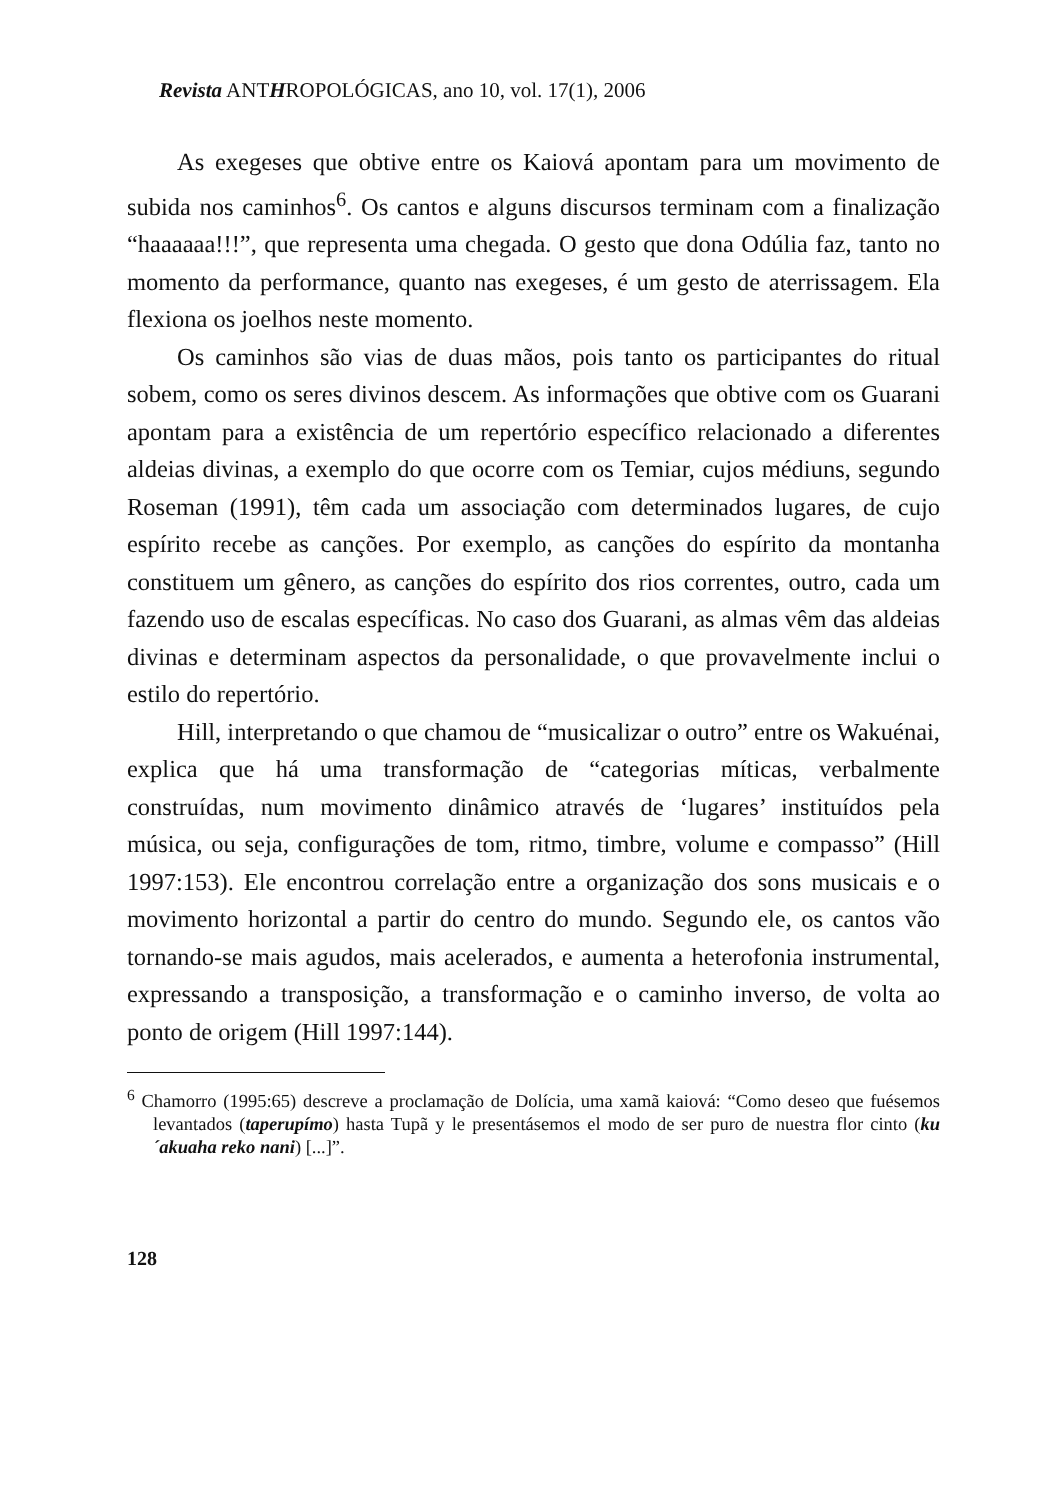Revista ANTHROPOLÓGICAS, ano 10, vol. 17(1), 2006
As exegeses que obtive entre os Kaiová apontam para um movimento de subida nos caminhos<sup>6</sup>. Os cantos e alguns discursos terminam com a finalização “haaaaaa!!!”, que representa uma chegada. O gesto que dona Odúlia faz, tanto no momento da performance, quanto nas exegeses, é um gesto de aterrissagem. Ela flexiona os joelhos neste momento.
Os caminhos são vias de duas mãos, pois tanto os participantes do ritual sobem, como os seres divinos descem. As informações que obtive com os Guarani apontam para a existência de um repertório específico relacionado a diferentes aldeias divinas, a exemplo do que ocorre com os Temiar, cujos médiuns, segundo Roseman (1991), têm cada um associação com determinados lugares, de cujo espírito recebe as canções. Por exemplo, as canções do espírito da montanha constituem um gênero, as canções do espírito dos rios correntes, outro, cada um fazendo uso de escalas específicas. No caso dos Guarani, as almas vêm das aldeias divinas e determinam aspectos da personalidade, o que provavelmente inclui o estilo do repertório.
Hill, interpretando o que chamou de “musicalizar o outro” entre os Wakuénai, explica que há uma transformação de “categorias míticas, verbalmente construídas, num movimento dinâmico através de ‘lugares’ instituídos pela música, ou seja, configurações de tom, ritmo, timbre, volume e compasso” (Hill 1997:153). Ele encontrou correlação entre a organização dos sons musicais e o movimento horizontal a partir do centro do mundo. Segundo ele, os cantos vão tornando-se mais agudos, mais acelerados, e aumenta a heterofonia instrumental, expressando a transposição, a transformação e o caminho inverso, de volta ao ponto de origem (Hill 1997:144).
<sup>6</sup> Chamorro (1995:65) descreve a proclamação de Dolícia, uma xamã kaiová: “Como deseo que fuésemos levantados (taperupímo) hasta Tupã y le presentásemos el modo de ser puro de nuestra flor cinto (ku´akuaha reko nani) [...]”.
128